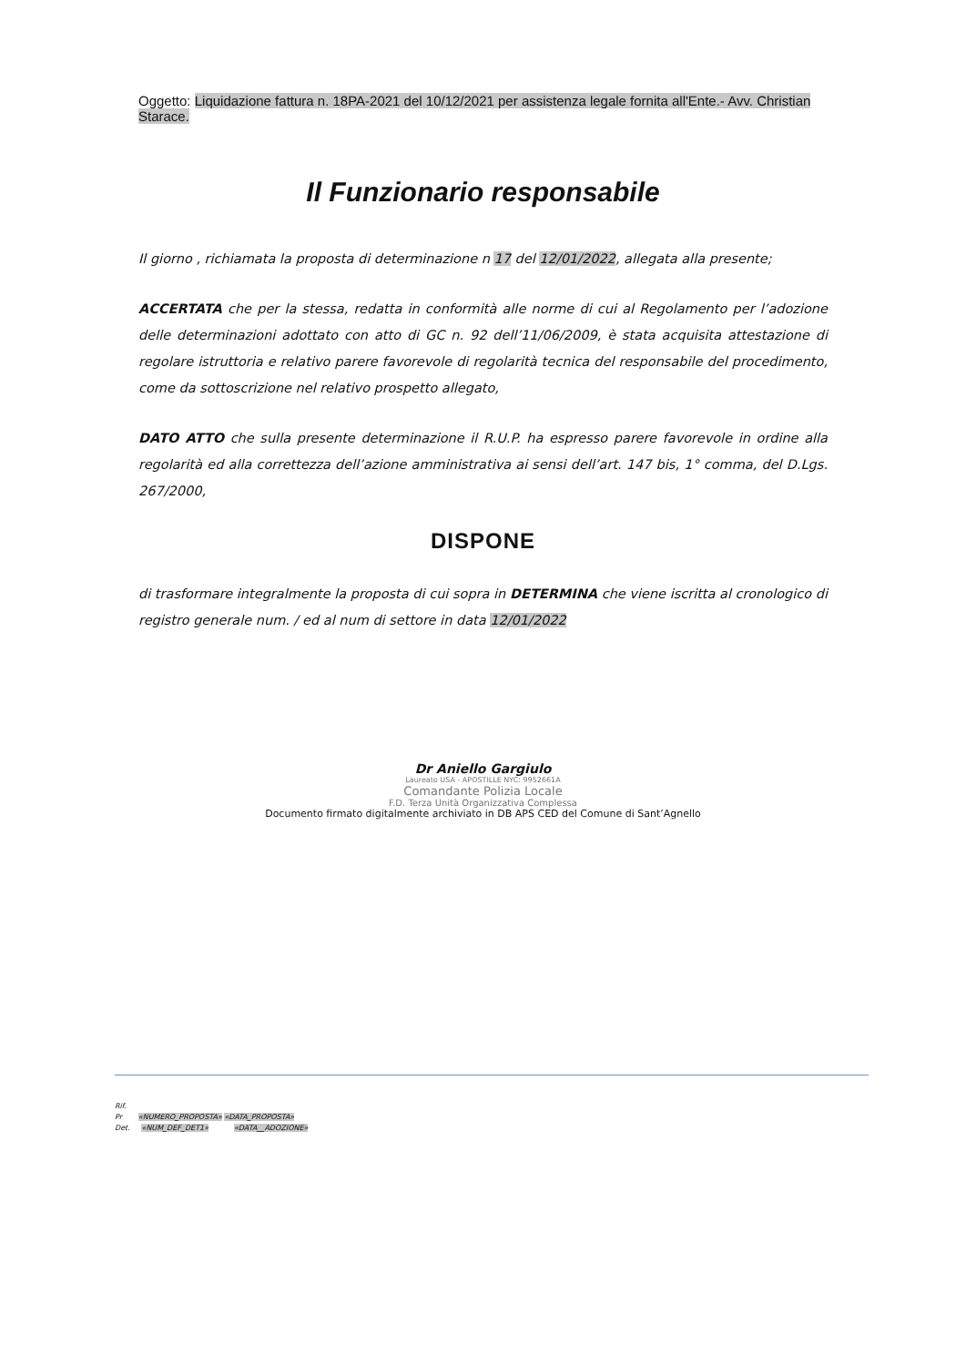Oggetto: Liquidazione fattura n. 18PA-2021 del 10/12/2021 per assistenza legale fornita all'Ente.- Avv. Christian Starace.
Il Funzionario responsabile
Il giorno , richiamata la proposta di determinazione n 17 del 12/01/2022, allegata alla presente;
ACCERTATA che per la stessa, redatta in conformità alle norme di cui al Regolamento per l’adozione delle determinazioni adottato con atto di GC n. 92 dell’11/06/2009, è stata acquisita attestazione di regolare istruttoria e relativo parere favorevole di regolarità tecnica del responsabile del procedimento, come da sottoscrizione nel relativo prospetto allegato,
DATO ATTO che sulla presente determinazione il R.U.P. ha espresso parere favorevole in ordine alla regolarità ed alla correttezza dell’azione amministrativa ai sensi dell’art. 147 bis, 1° comma, del D.Lgs. 267/2000,
DISPONE
di trasformare integralmente la proposta di cui sopra in DETERMINA che viene iscritta al cronologico di registro generale num. / ed al num di settore in data 12/01/2022
Dr Aniello Gargiulo
Laureato USA - APOSTILLE NYC: 9952661A
Comandante Polizia Locale
F.D. Terza Unità Organizzativa Complessa
Documento firmato digitalmente archiviato in DB APS CED del Comune di Sant’Agnello
Rif.
Pr «NUMERO_PROPOSTA» «DATA_PROPOSTA»
Det. «NUM_DEF_DET1» «DATA__ADOZIONE»